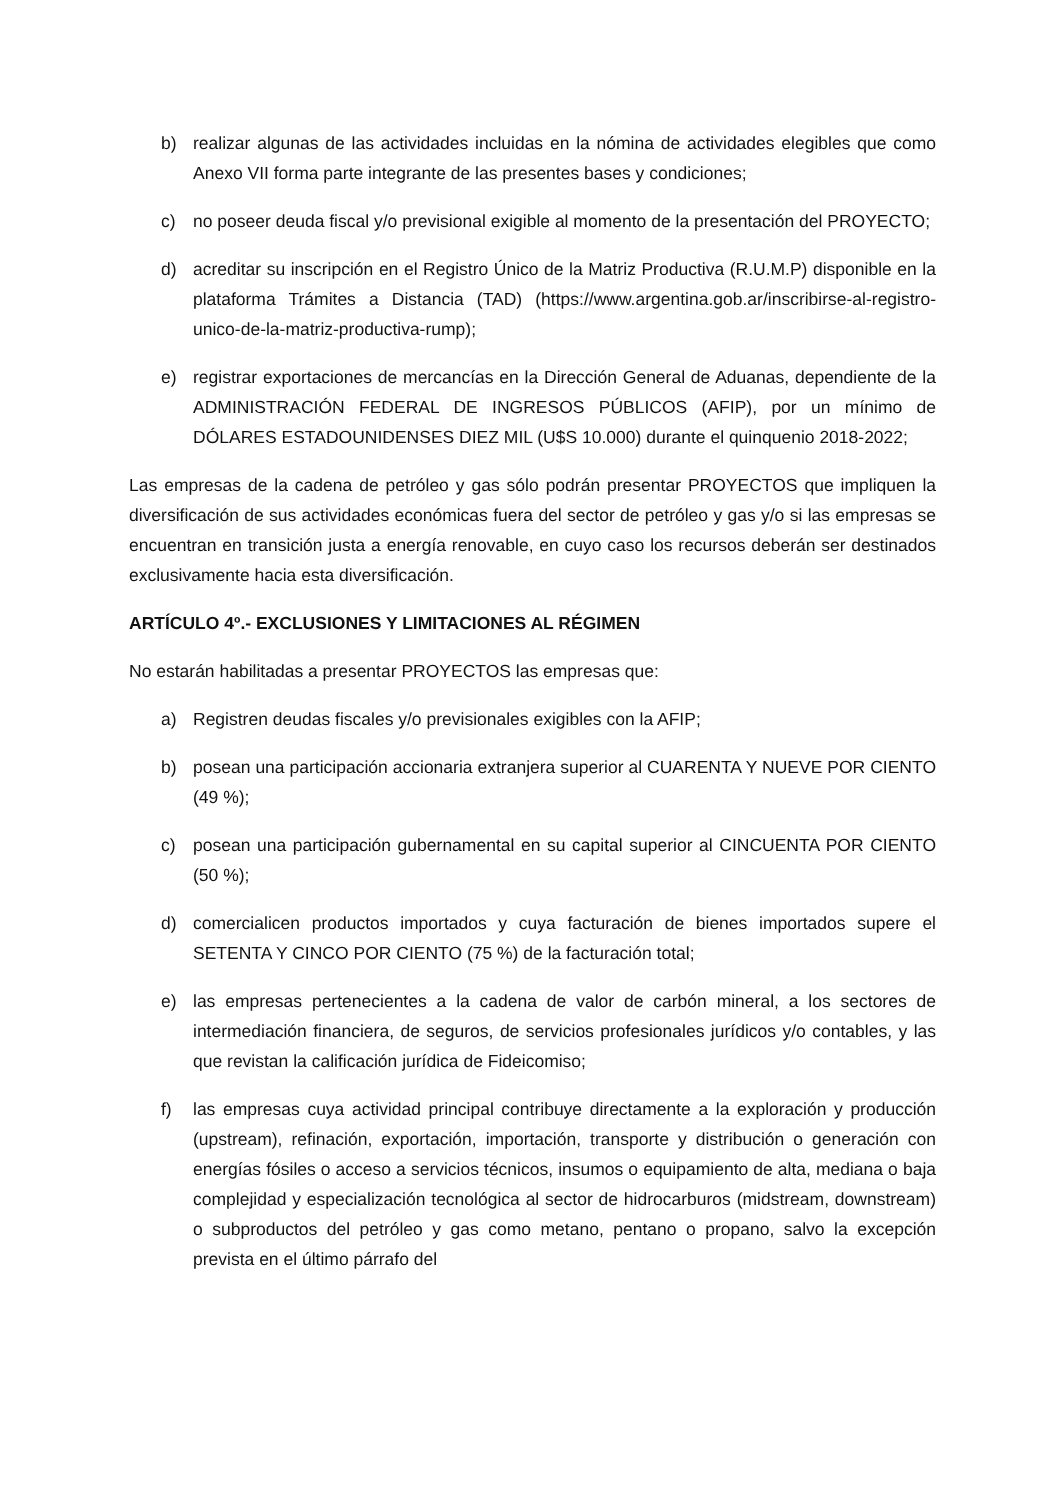b) realizar algunas de las actividades incluidas en la nómina de actividades elegibles que como Anexo VII forma parte integrante de las presentes bases y condiciones;
c) no poseer deuda fiscal y/o previsional exigible al momento de la presentación del PROYECTO;
d) acreditar su inscripción en el Registro Único de la Matriz Productiva (R.U.M.P) disponible en la plataforma Trámites a Distancia (TAD) (https://www.argentina.gob.ar/inscribirse-al-registro-unico-de-la-matriz-productiva-rump);
e) registrar exportaciones de mercancías en la Dirección General de Aduanas, dependiente de la ADMINISTRACIÓN FEDERAL DE INGRESOS PÚBLICOS (AFIP), por un mínimo de DÓLARES ESTADOUNIDENSES DIEZ MIL (U$S 10.000) durante el quinquenio 2018-2022;
Las empresas de la cadena de petróleo y gas sólo podrán presentar PROYECTOS que impliquen la diversificación de sus actividades económicas fuera del sector de petróleo y gas y/o si las empresas se encuentran en transición justa a energía renovable, en cuyo caso los recursos deberán ser destinados exclusivamente hacia esta diversificación.
ARTÍCULO 4º.- EXCLUSIONES Y LIMITACIONES AL RÉGIMEN
No estarán habilitadas a presentar PROYECTOS las empresas que:
a) Registren deudas fiscales y/o previsionales exigibles con la AFIP;
b) posean una participación accionaria extranjera superior al CUARENTA Y NUEVE POR CIENTO (49 %);
c) posean una participación gubernamental en su capital superior al CINCUENTA POR CIENTO (50 %);
d) comercialicen productos importados y cuya facturación de bienes importados supere el SETENTA Y CINCO POR CIENTO (75 %) de la facturación total;
e) las empresas pertenecientes a la cadena de valor de carbón mineral, a los sectores de intermediación financiera, de seguros, de servicios profesionales jurídicos y/o contables, y las que revistan la calificación jurídica de Fideicomiso;
f) las empresas cuya actividad principal contribuye directamente a la exploración y producción (upstream), refinación, exportación, importación, transporte y distribución o generación con energías fósiles o acceso a servicios técnicos, insumos o equipamiento de alta, mediana o baja complejidad y especialización tecnológica al sector de hidrocarburos (midstream, downstream) o subproductos del petróleo y gas como metano, pentano o propano, salvo la excepción prevista en el último párrafo del